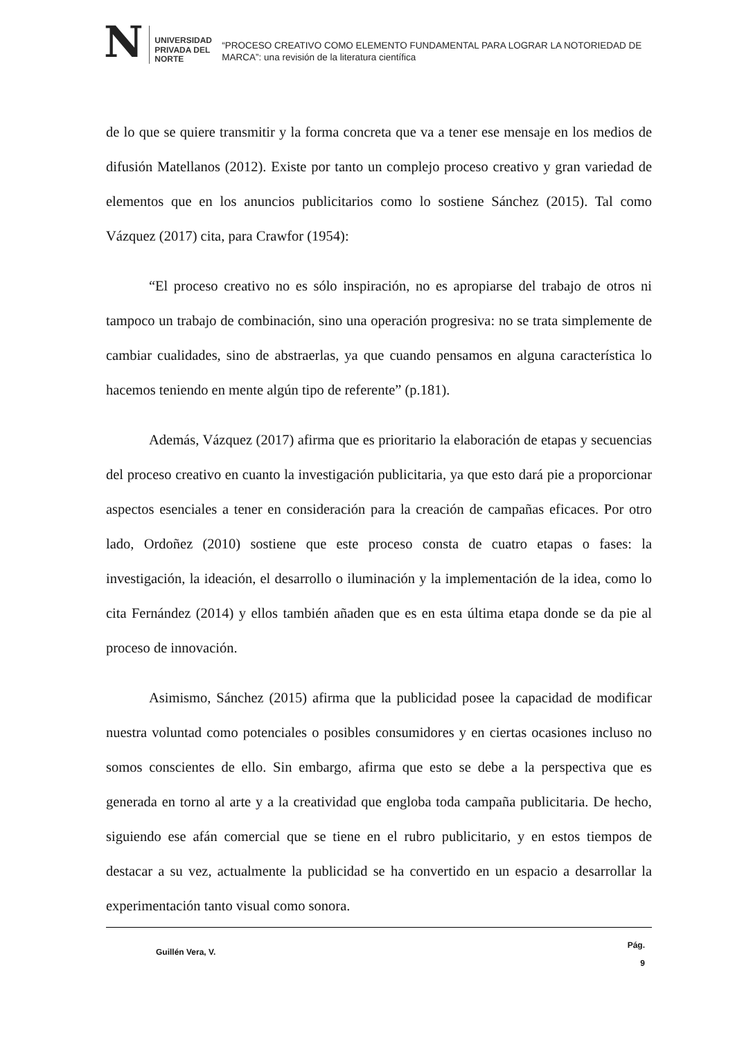N UNIVERSIDAD
PRIVADA DEL NORTE
“PROCESO CREATIVO COMO ELEMENTO FUNDAMENTAL PARA LOGRAR LA NOTORIEDAD DE MARCA”: una revisión de la literatura científica
de lo que se quiere transmitir y la forma concreta que va a tener ese mensaje en los medios de difusión Matellanos (2012). Existe por tanto un complejo proceso creativo y gran variedad de elementos que en los anuncios publicitarios como lo sostiene Sánchez (2015). Tal como Vázquez (2017) cita, para Crawfor (1954):
“El proceso creativo no es sólo inspiración, no es apropiarse del trabajo de otros ni tampoco un trabajo de combinación, sino una operación progresiva: no se trata simplemente de cambiar cualidades, sino de abstraerlas, ya que cuando pensamos en alguna característica lo hacemos teniendo en mente algún tipo de referente” (p.181).
Además, Vázquez (2017) afirma que es prioritario la elaboración de etapas y secuencias del proceso creativo en cuanto la investigación publicitaria, ya que esto dará pie a proporcionar aspectos esenciales a tener en consideración para la creación de campañas eficaces. Por otro lado, Ordoñez (2010) sostiene que este proceso consta de cuatro etapas o fases: la investigación, la ideación, el desarrollo o iluminación y la implementación de la idea, como lo cita Fernández (2014) y ellos también añaden que es en esta última etapa donde se da pie al proceso de innovación.
Asimismo, Sánchez (2015) afirma que la publicidad posee la capacidad de modificar nuestra voluntad como potenciales o posibles consumidores y en ciertas ocasiones incluso no somos conscientes de ello. Sin embargo, afirma que esto se debe a la perspectiva que es generada en torno al arte y a la creatividad que engloba toda campaña publicitaria. De hecho, siguiendo ese afán comercial que se tiene en el rubro publicitario, y en estos tiempos de destacar a su vez, actualmente la publicidad se ha convertido en un espacio a desarrollar la experimentación tanto visual como sonora.
Guillén Vera, V. Pág.
9